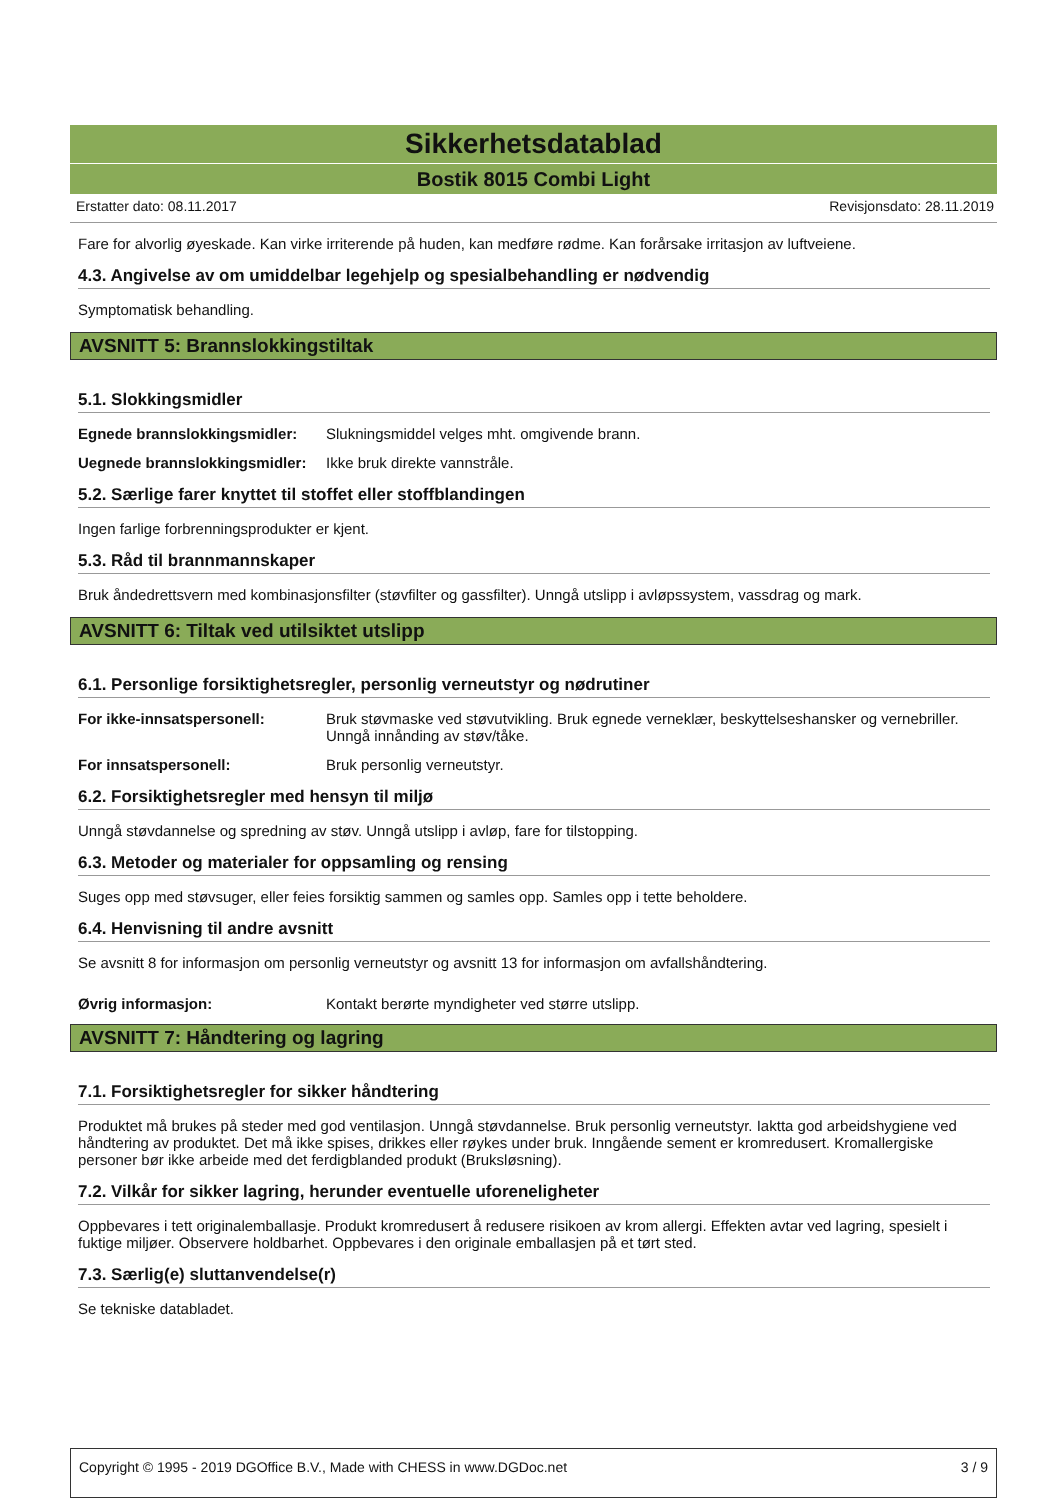Sikkerhetsdatablad
Bostik 8015 Combi Light
Erstatter dato: 08.11.2017 Revisjonsdato: 28.11.2019
Fare for alvorlig øyeskade. Kan virke irriterende på huden, kan medføre rødme. Kan forårsake irritasjon av luftveiene.
4.3. Angivelse av om umiddelbar legehjelp og spesialbehandling er nødvendig
Symptomatisk behandling.
AVSNITT 5: Brannslokkingstiltak
5.1. Slokkingsmidler
Egnede brannslokkingsmidler: Slukningsmiddel velges mht. omgivende brann.
Uegnede brannslokkingsmidler: Ikke bruk direkte vannstråle.
5.2. Særlige farer knyttet til stoffet eller stoffblandingen
Ingen farlige forbrenningsprodukter er kjent.
5.3. Råd til brannmannskaper
Bruk åndedrettsvern med kombinasjonsfilter (støvfilter og gassfilter). Unngå utslipp i avløpssystem, vassdrag og mark.
AVSNITT 6: Tiltak ved utilsiktet utslipp
6.1. Personlige forsiktighetsregler, personlig verneutstyr og nødrutiner
For ikke-innsatspersonell: Bruk støvmaske ved støvutvikling. Bruk egnede verneklær, beskyttelseshansker og vernebriller. Unngå innånding av støv/tåke.
For innsatspersonell: Bruk personlig verneutstyr.
6.2. Forsiktighetsregler med hensyn til miljø
Unngå støvdannelse og spredning av støv. Unngå utslipp i avløp, fare for tilstopping.
6.3. Metoder og materialer for oppsamling og rensing
Suges opp med støvsuger, eller feies forsiktig sammen og samles opp. Samles opp i tette beholdere.
6.4. Henvisning til andre avsnitt
Se avsnitt 8 for informasjon om personlig verneutstyr og avsnitt 13 for informasjon om avfallshåndtering.
Øvrig informasjon: Kontakt berørte myndigheter ved større utslipp.
AVSNITT 7: Håndtering og lagring
7.1. Forsiktighetsregler for sikker håndtering
Produktet må brukes på steder med god ventilasjon. Unngå støvdannelse. Bruk personlig verneutstyr. Iaktta god arbeidshygiene ved håndtering av produktet. Det må ikke spises, drikkes eller røykes under bruk. Inngående sement er kromredusert. Kromallergiske personer bør ikke arbeide med det ferdigblanded produkt (Bruksløsning).
7.2. Vilkår for sikker lagring, herunder eventuelle uforeneligheter
Oppbevares i tett originalemballasje. Produkt kromredusert å redusere risikoen av krom allergi. Effekten avtar ved lagring, spesielt i fuktige miljøer. Observere holdbarhet. Oppbevares i den originale emballasjen på et tørt sted.
7.3. Særlig(e) sluttanvendelse(r)
Se tekniske databladet.
Copyright © 1995 - 2019 DGOffice B.V., Made with CHESS in www.DGDoc.net 3 / 9